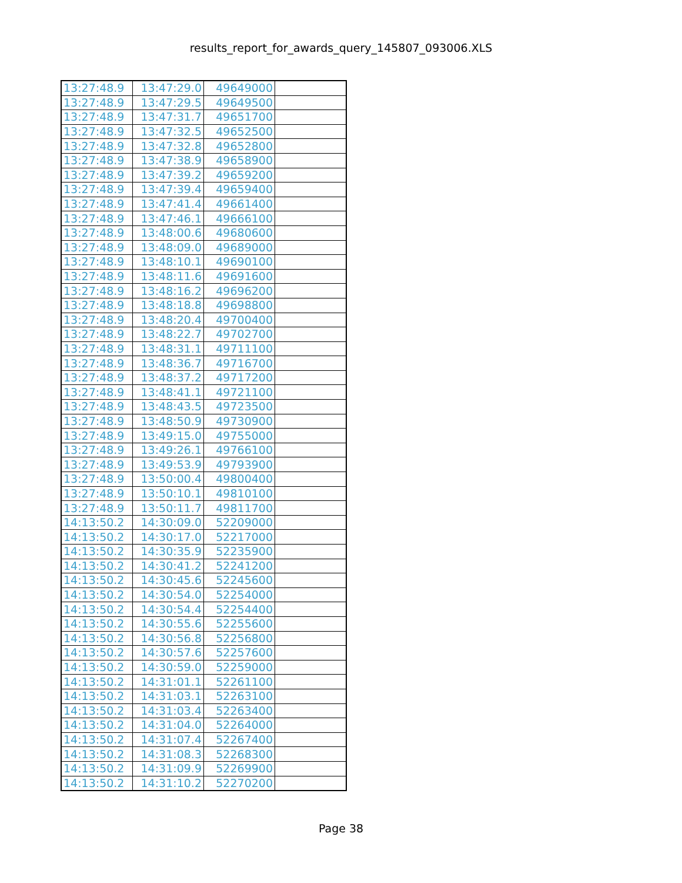results_report_for_awards_query_145807_093006.XLS
| 13:27:48.9 | 13:47:29.0 | 49649000 | |
| 13:27:48.9 | 13:47:29.5 | 49649500 | |
| 13:27:48.9 | 13:47:31.7 | 49651700 | |
| 13:27:48.9 | 13:47:32.5 | 49652500 | |
| 13:27:48.9 | 13:47:32.8 | 49652800 | |
| 13:27:48.9 | 13:47:38.9 | 49658900 | |
| 13:27:48.9 | 13:47:39.2 | 49659200 | |
| 13:27:48.9 | 13:47:39.4 | 49659400 | |
| 13:27:48.9 | 13:47:41.4 | 49661400 | |
| 13:27:48.9 | 13:47:46.1 | 49666100 | |
| 13:27:48.9 | 13:48:00.6 | 49680600 | |
| 13:27:48.9 | 13:48:09.0 | 49689000 | |
| 13:27:48.9 | 13:48:10.1 | 49690100 | |
| 13:27:48.9 | 13:48:11.6 | 49691600 | |
| 13:27:48.9 | 13:48:16.2 | 49696200 | |
| 13:27:48.9 | 13:48:18.8 | 49698800 | |
| 13:27:48.9 | 13:48:20.4 | 49700400 | |
| 13:27:48.9 | 13:48:22.7 | 49702700 | |
| 13:27:48.9 | 13:48:31.1 | 49711100 | |
| 13:27:48.9 | 13:48:36.7 | 49716700 | |
| 13:27:48.9 | 13:48:37.2 | 49717200 | |
| 13:27:48.9 | 13:48:41.1 | 49721100 | |
| 13:27:48.9 | 13:48:43.5 | 49723500 | |
| 13:27:48.9 | 13:48:50.9 | 49730900 | |
| 13:27:48.9 | 13:49:15.0 | 49755000 | |
| 13:27:48.9 | 13:49:26.1 | 49766100 | |
| 13:27:48.9 | 13:49:53.9 | 49793900 | |
| 13:27:48.9 | 13:50:00.4 | 49800400 | |
| 13:27:48.9 | 13:50:10.1 | 49810100 | |
| 13:27:48.9 | 13:50:11.7 | 49811700 | |
| 14:13:50.2 | 14:30:09.0 | 52209000 | |
| 14:13:50.2 | 14:30:17.0 | 52217000 | |
| 14:13:50.2 | 14:30:35.9 | 52235900 | |
| 14:13:50.2 | 14:30:41.2 | 52241200 | |
| 14:13:50.2 | 14:30:45.6 | 52245600 | |
| 14:13:50.2 | 14:30:54.0 | 52254000 | |
| 14:13:50.2 | 14:30:54.4 | 52254400 | |
| 14:13:50.2 | 14:30:55.6 | 52255600 | |
| 14:13:50.2 | 14:30:56.8 | 52256800 | |
| 14:13:50.2 | 14:30:57.6 | 52257600 | |
| 14:13:50.2 | 14:30:59.0 | 52259000 | |
| 14:13:50.2 | 14:31:01.1 | 52261100 | |
| 14:13:50.2 | 14:31:03.1 | 52263100 | |
| 14:13:50.2 | 14:31:03.4 | 52263400 | |
| 14:13:50.2 | 14:31:04.0 | 52264000 | |
| 14:13:50.2 | 14:31:07.4 | 52267400 | |
| 14:13:50.2 | 14:31:08.3 | 52268300 | |
| 14:13:50.2 | 14:31:09.9 | 52269900 | |
| 14:13:50.2 | 14:31:10.2 | 52270200 | |
Page 38